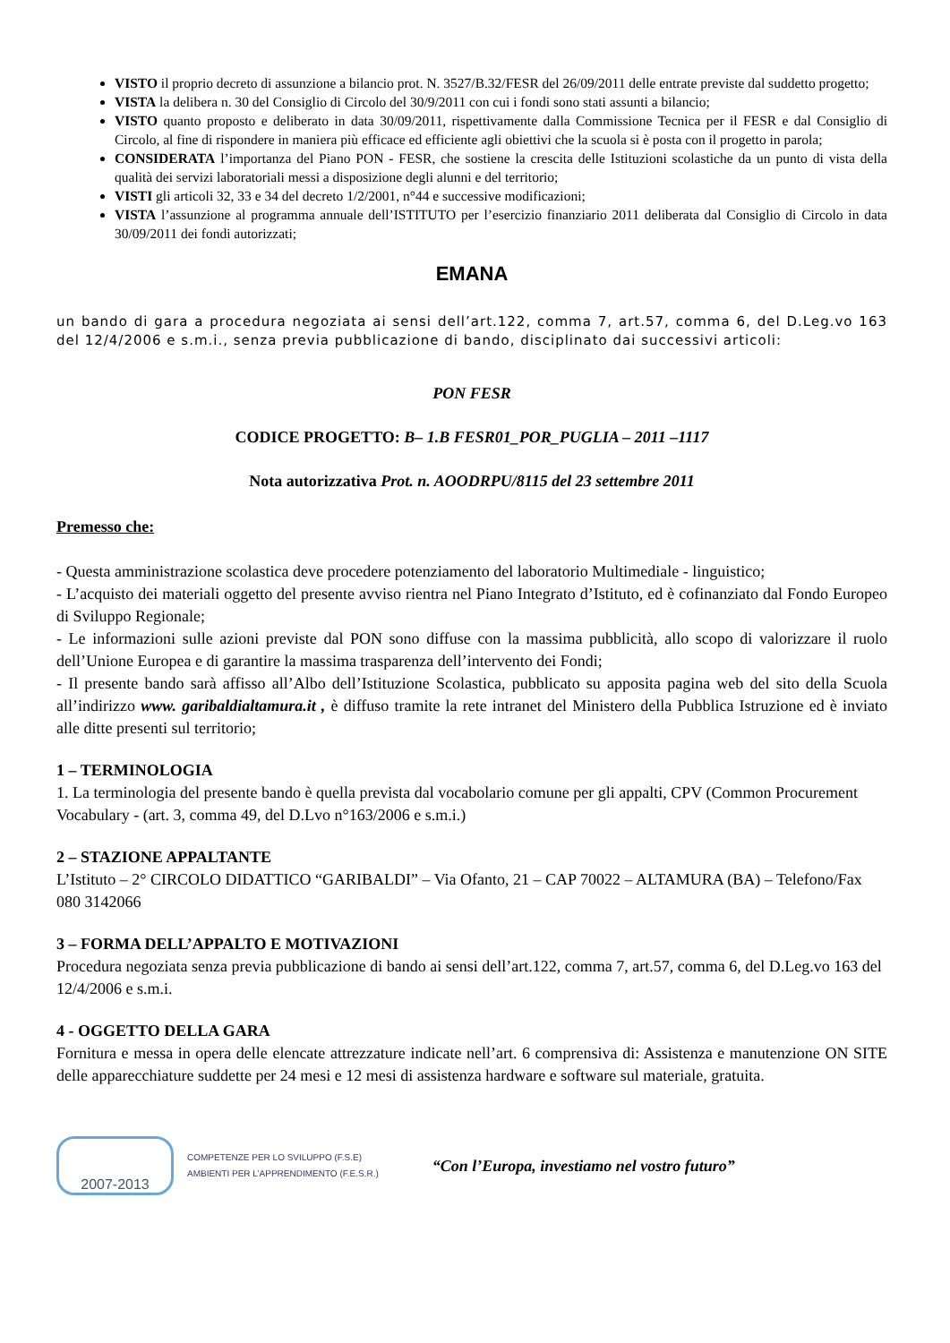VISTO il proprio decreto di assunzione a bilancio prot. N. 3527/B.32/FESR del 26/09/2011 delle entrate previste dal suddetto progetto;
VISTA la delibera n. 30 del Consiglio di Circolo del 30/9/2011 con cui i fondi sono stati assunti a bilancio;
VISTO quanto proposto e deliberato in data 30/09/2011, rispettivamente dalla Commissione Tecnica per il FESR e dal Consiglio di Circolo, al fine di rispondere in maniera più efficace ed efficiente agli obiettivi che la scuola si è posta con il progetto in parola;
CONSIDERATA l’importanza del Piano PON - FESR, che sostiene la crescita delle Istituzioni scolastiche da un punto di vista della qualità dei servizi laboratoriali messi a disposizione degli alunni e del territorio;
VISTI gli articoli 32, 33 e 34 del decreto 1/2/2001, n°44 e successive modificazioni;
VISTA l’assunzione al programma annuale dell’ISTITUTO per l’esercizio finanziario 2011 deliberata dal Consiglio di Circolo in data 30/09/2011 dei fondi autorizzati;
EMANA
un bando di gara a procedura negoziata ai sensi dell’art.122, comma 7, art.57, comma 6, del D.Leg.vo 163 del 12/4/2006 e s.m.i., senza previa pubblicazione di bando, disciplinato dai successivi articoli:
PON FESR
CODICE PROGETTO: B– 1.B FESR01_POR_PUGLIA – 2011 –1117
Nota autorizzativa Prot. n. AOODRPU/8115 del 23 settembre 2011
Premesso che:
- Questa amministrazione scolastica deve procedere potenziamento del laboratorio Multimediale - linguistico;
- L’acquisto dei materiali oggetto del presente avviso rientra nel Piano Integrato d’Istituto, ed è cofinanziato dal Fondo Europeo di Sviluppo Regionale;
- Le informazioni sulle azioni previste dal PON sono diffuse con la massima pubblicità, allo scopo di valorizzare il ruolo dell’Unione Europea e di garantire la massima trasparenza dell’intervento dei Fondi;
- Il presente bando sarà affisso all’Albo dell’Istituzione Scolastica, pubblicato su apposita pagina web del sito della Scuola all’indirizzo www. garibaldialtamura.it , è diffuso tramite la rete intranet del Ministero della Pubblica Istruzione ed è inviato alle ditte presenti sul territorio;
1 – TERMINOLOGIA
1. La terminologia del presente bando è quella prevista dal vocabolario comune per gli appalti, CPV (Common Procurement Vocabulary - (art. 3, comma 49, del D.Lvo n°163/2006 e s.m.i.)
2 – STAZIONE APPALTANTE
L’Istituto – 2° CIRCOLO DIDATTICO “GARIBALDI” – Via Ofanto, 21 – CAP 70022 – ALTAMURA (BA) – Telefono/Fax 080 3142066
3 – FORMA DELL’APPALTO E MOTIVAZIONI
Procedura negoziata senza previa pubblicazione di bando ai sensi dell’art.122, comma 7, art.57, comma 6, del D.Leg.vo 163 del 12/4/2006 e s.m.i.
4 - OGGETTO DELLA GARA
Fornitura e messa in opera delle elencate attrezzature indicate nell’art. 6 comprensiva di: Assistenza e manutenzione ON SITE delle apparecchiature suddette per 24 mesi e 12 mesi di assistenza hardware e software sul materiale, gratuita.
2007-2013
COMPETENZE PER LO SVILUPPO (F.S.E)
AMBIENTI PER L’APPRENDIMENTO (F.E.S.R.)
“Con l’Europa, investiamo nel vostro futuro”